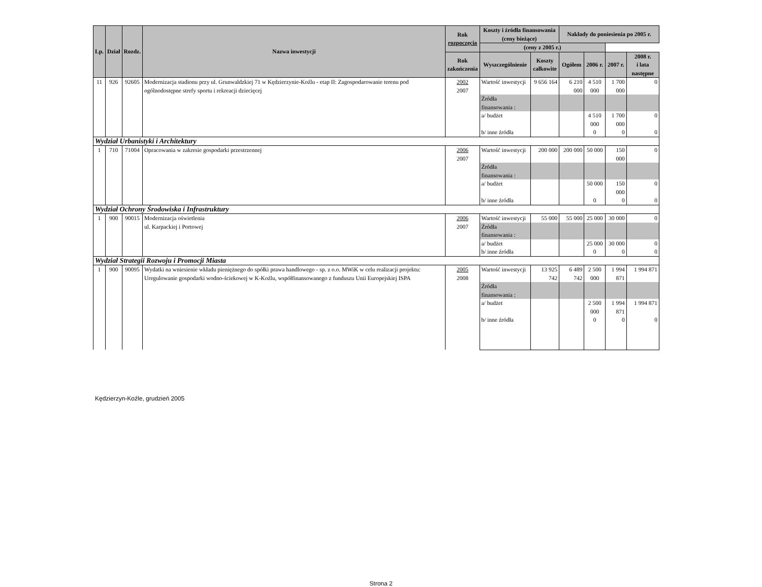| Lp. | Dział | Rozdz. | Nazwa inwestycji | Rok rozpoczęcia | Koszty i źródła finansowania (ceny bieżące) | | Nakłady do poniesienia po 2005 r. | | | |
| --- | --- | --- | --- | --- | --- | --- | --- | --- | --- | --- |
| | | | | | (ceny z 2005 r.) | | | | | |
| | | | | Rok zakończenia | Wyszczególnienie | Koszty całkowite | Ogółem | 2006 r. | 2007 r. | 2008 r. i lata następne |
| 11 | 926 | 92605 | Modernizacja stadionu przy ul. Grunwaldzkiej 71 w Kędzierzynie-Koźlu - etap II: Zagospodarowanie terenu pod ogólnodostępne strefy sportu i rekreacji dziecięcej | 2002 2007 | Wartość inwestycji | 9 656 164 | 6 210 000 | 4 510 000 | 1 700 000 | 0 |
| | | | | | Źródła finansowania : | | | | | |
| | | | | | a/ budżet | | | 4 510 000 | 1 700 000 | 0 |
| | | | | | b/ inne źródła | | | 0 | 0 | 0 |
| Wydział Urbanistyki i Architektury | | | | | | | | | | |
| 1 | 710 | 71004 | Opracowania w zakresie gospodarki przestrzennej | 2006 2007 | Wartość inwestycji | 200 000 | 200 000 | 50 000 | 150 000 | 0 |
| | | | | | Źródła finansowania : | | | | | |
| | | | | | a/ budżet | | | 50 000 | 150 000 | 0 |
| | | | | | b/ inne źródła | | | 0 | 0 | 0 |
| Wydział Ochrony Środowiska i Infrastruktury | | | | | | | | | | |
| 1 | 900 | 90015 | Modernizacja oświetlenia ul. Karpackiej i Portowej | 2006 2007 | Wartość inwestycji | 55 000 | 55 000 | 25 000 | 30 000 | 0 |
| | | | | | Źródła finansowania : | | | | | |
| | | | | | a/ budżet | | | 25 000 | 30 000 | 0 |
| | | | | | b/ inne źródła | | | 0 | 0 | 0 |
| Wydział Strategii Rozwoju i Promocji Miasta | | | | | | | | | | |
| 1 | 900 | 90095 | Wydatki na wniesienie wkładu pieniężnego do spółki prawa handlowego - sp. z o.o. MWiK w celu realizacji projektu: Uregulowanie gospodarki wodno-ściekowej w K-Koźlu, współfinansowanego z funduszu Unii Europejskiej ISPA | 2005 2008 | Wartość inwestycji | 13 925 742 | 6 489 742 | 2 500 000 | 1 994 871 | 1 994 871 |
| | | | | | Źródła finansowania : | | | | | |
| | | | | | a/ budżet | | | 2 500 000 | 1 994 871 | 1 994 871 |
| | | | | | b/ inne źródła | | | 0 | 0 | 0 |
Kędzierzyn-Koźle, grudzień 2005
Strona 2